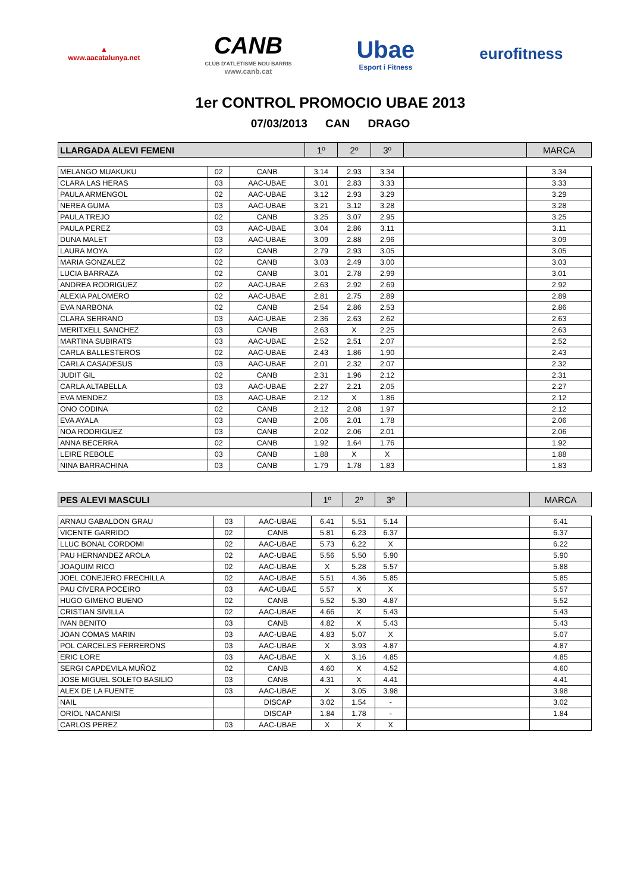▲
www.aacatalunya.net
CANB
CLUB D'ATLETISME NOU BARRIS
www.canb.cat
Ubae
Esport i Fitness
eurofitness
1er CONTROL PROMOCIO UBAE 2013
07/03/2013 CAN DRAGO
| LLARGADA ALEVI FEMENI | | | 1º | 2º | 3º | | MARCA |
| --- | --- | --- | --- | --- | --- | --- | --- |
| MELANGO MUAKUKU | 02 | CANB | 3.14 | 2.93 | 3.34 | | 3.34 |
| CLARA LAS HERAS | 03 | AAC-UBAE | 3.01 | 2.83 | 3.33 | | 3.33 |
| PAULA ARMENGOL | 02 | AAC-UBAE | 3.12 | 2.93 | 3.29 | | 3.29 |
| NEREA GUMA | 03 | AAC-UBAE | 3.21 | 3.12 | 3.28 | | 3.28 |
| PAULA TREJO | 02 | CANB | 3.25 | 3.07 | 2.95 | | 3.25 |
| PAULA PEREZ | 03 | AAC-UBAE | 3.04 | 2.86 | 3.11 | | 3.11 |
| DUNA MALET | 03 | AAC-UBAE | 3.09 | 2.88 | 2.96 | | 3.09 |
| LAURA MOYA | 02 | CANB | 2.79 | 2.93 | 3.05 | | 3.05 |
| MARIA GONZALEZ | 02 | CANB | 3.03 | 2.49 | 3.00 | | 3.03 |
| LUCIA BARRAZA | 02 | CANB | 3.01 | 2.78 | 2.99 | | 3.01 |
| ANDREA RODRIGUEZ | 02 | AAC-UBAE | 2.63 | 2.92 | 2.69 | | 2.92 |
| ALEXIA PALOMERO | 02 | AAC-UBAE | 2.81 | 2.75 | 2.89 | | 2.89 |
| EVA NARBONA | 02 | CANB | 2.54 | 2.86 | 2.53 | | 2.86 |
| CLARA SERRANO | 03 | AAC-UBAE | 2.36 | 2.63 | 2.62 | | 2.63 |
| MERITXELL SANCHEZ | 03 | CANB | 2.63 | X | 2.25 | | 2.63 |
| MARTINA SUBIRATS | 03 | AAC-UBAE | 2.52 | 2.51 | 2.07 | | 2.52 |
| CARLA BALLESTEROS | 02 | AAC-UBAE | 2.43 | 1.86 | 1.90 | | 2.43 |
| CARLA CASADESUS | 03 | AAC-UBAE | 2.01 | 2.32 | 2.07 | | 2.32 |
| JUDIT GIL | 02 | CANB | 2.31 | 1.96 | 2.12 | | 2.31 |
| CARLA ALTABELLA | 03 | AAC-UBAE | 2.27 | 2.21 | 2.05 | | 2.27 |
| EVA MENDEZ | 03 | AAC-UBAE | 2.12 | X | 1.86 | | 2.12 |
| ONO CODINA | 02 | CANB | 2.12 | 2.08 | 1.97 | | 2.12 |
| EVA AYALA | 03 | CANB | 2.06 | 2.01 | 1.78 | | 2.06 |
| NOA RODRIGUEZ | 03 | CANB | 2.02 | 2.06 | 2.01 | | 2.06 |
| ANNA BECERRA | 02 | CANB | 1.92 | 1.64 | 1.76 | | 1.92 |
| LEIRE REBOLE | 03 | CANB | 1.88 | X | X | | 1.88 |
| NINA BARRACHINA | 03 | CANB | 1.79 | 1.78 | 1.83 | | 1.83 |
| PES ALEVI MASCULI | | | 1º | 2º | 3º | | MARCA |
| --- | --- | --- | --- | --- | --- | --- | --- |
| ARNAU GABALDON GRAU | 03 | AAC-UBAE | 6.41 | 5.51 | 5.14 | | 6.41 |
| VICENTE GARRIDO | 02 | CANB | 5.81 | 6.23 | 6.37 | | 6.37 |
| LLUC BONAL CORDOMI | 02 | AAC-UBAE | 5.73 | 6.22 | X | | 6.22 |
| PAU HERNANDEZ AROLA | 02 | AAC-UBAE | 5.56 | 5.50 | 5.90 | | 5.90 |
| JOAQUIM RICO | 02 | AAC-UBAE | X | 5.28 | 5.57 | | 5.88 |
| JOEL CONEJERO FRECHILLA | 02 | AAC-UBAE | 5.51 | 4.36 | 5.85 | | 5.85 |
| PAU CIVERA POCEIRO | 03 | AAC-UBAE | 5.57 | X | X | | 5.57 |
| HUGO GIMENO BUENO | 02 | CANB | 5.52 | 5.30 | 4.87 | | 5.52 |
| CRISTIAN SIVILLA | 02 | AAC-UBAE | 4.66 | X | 5.43 | | 5.43 |
| IVAN BENITO | 03 | CANB | 4.82 | X | 5.43 | | 5.43 |
| JOAN COMAS MARIN | 03 | AAC-UBAE | 4.83 | 5.07 | X | | 5.07 |
| POL CARCELES FERRERONS | 03 | AAC-UBAE | X | 3.93 | 4.87 | | 4.87 |
| ERIC LORE | 03 | AAC-UBAE | X | 3.16 | 4.85 | | 4.85 |
| SERGI CAPDEVILA MUÑOZ | 02 | CANB | 4.60 | X | 4.52 | | 4.60 |
| JOSE MIGUEL SOLETO BASILIO | 03 | CANB | 4.31 | X | 4.41 | | 4.41 |
| ALEX DE LA FUENTE | 03 | AAC-UBAE | X | 3.05 | 3.98 | | 3.98 |
| NAIL | | DISCAP | 3.02 | 1.54 | - | | 3.02 |
| ORIOL NACANISI | | DISCAP | 1.84 | 1.78 | - | | 1.84 |
| CARLOS PEREZ | 03 | AAC-UBAE | X | X | X | | |